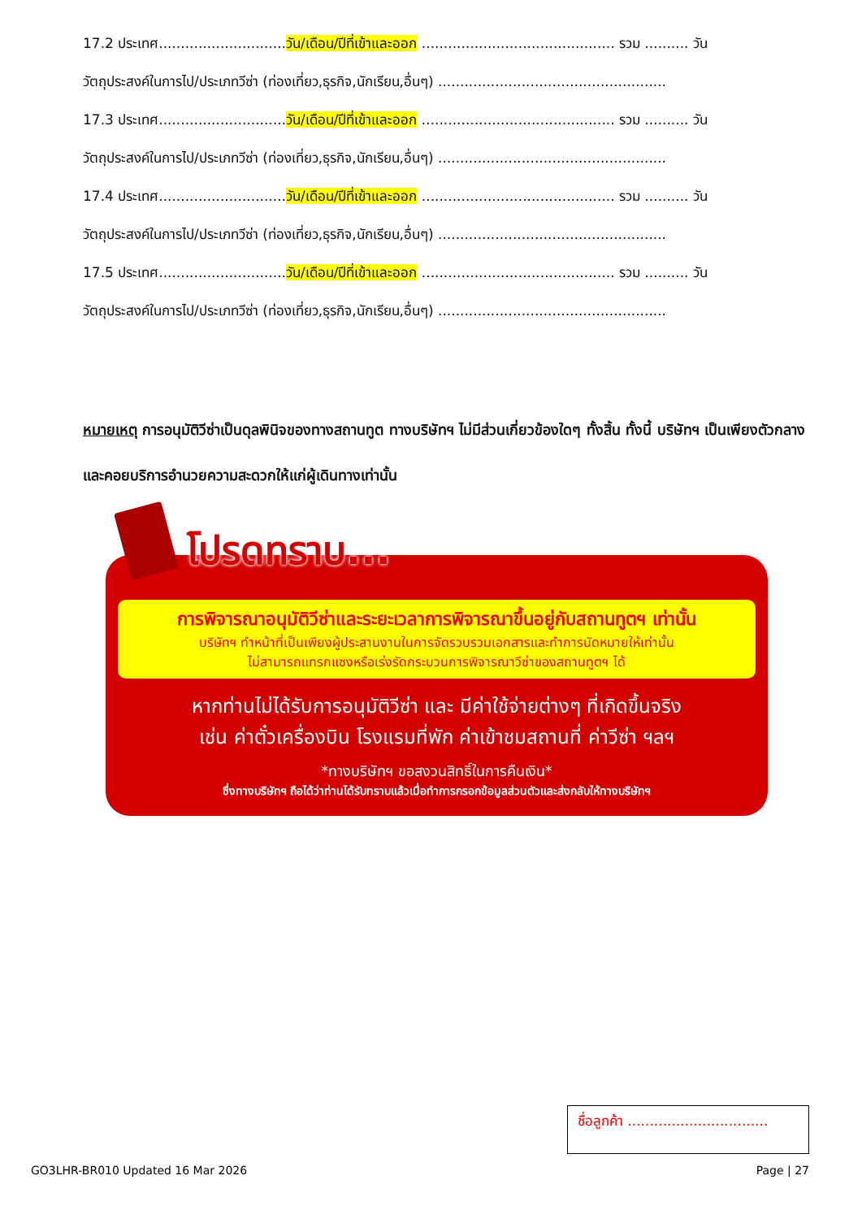17.2 ประเทศ.............................วัน/เดือน/ปีที่เข้าและออก ............................................ รวม .......... วัน
วัตถุประสงค์ในการไป/ประเภทวีซ่า (ท่องเที่ยว,ธุรกิจ,นักเรียน,อื่นๆ) ....................................................
17.3 ประเทศ.............................วัน/เดือน/ปีที่เข้าและออก ............................................ รวม .......... วัน
วัตถุประสงค์ในการไป/ประเภทวีซ่า (ท่องเที่ยว,ธุรกิจ,นักเรียน,อื่นๆ) ....................................................
17.4 ประเทศ.............................วัน/เดือน/ปีที่เข้าและออก ............................................ รวม .......... วัน
วัตถุประสงค์ในการไป/ประเภทวีซ่า (ท่องเที่ยว,ธุรกิจ,นักเรียน,อื่นๆ) ....................................................
17.5 ประเทศ.............................วัน/เดือน/ปีที่เข้าและออก ............................................ รวม .......... วัน
วัตถุประสงค์ในการไป/ประเภทวีซ่า (ท่องเที่ยว,ธุรกิจ,นักเรียน,อื่นๆ) ....................................................
หมายเหตุ การอนุมัติวีซ่าเป็นดุลพินิจของทางสถานทูต ทางบริษัทฯ ไม่มีส่วนเกี่ยวข้องใดๆ ทั้งสิ้น ทั้งนี้ บริษัทฯ เป็นเพียงตัวกลางและคอยบริการอำนวยความสะดวกให้แก่ผู้เดินทางเท่านั้น
โปรดทราบ...
การพิจารณาอนุมัติวีซ่าและระยะเวลาการพิจารณาขึ้นอยู่กับสถานทูตฯ เท่านั้น
บริษัทฯ ทำหน้าที่เป็นเพียงผู้ประสานงานในการจัดรวบรวมเอกสารและทำการนัดหมายให้เท่านั้น
ไม่สามารถแทรกแซงหรือเร่งรัดกระบวนการพิจารณาวีซ่าของสถานทูตฯ ได้
หากท่านไม่ได้รับการอนุมัติวีซ่า และ มีค่าใช้จ่ายต่างๆ ที่เกิดขึ้นจริง
เช่น ค่าตั๋วเครื่องบิน โรงแรมที่พัก ค่าเข้าชมสถานที่ ค่าวีซ่า ฯลฯ
*ทางบริษัทฯ ขอสงวนสิทธิ์ในการคืนเงิน*
ซึ่งทางบริษัทฯ ถือได้ว่าท่านได้รับทราบแล้วเมื่อทำการกรอกข้อมูลส่วนตัวและส่งกลับให้ทางบริษัทฯ
ชื่อลูกค้า ................................
GO3LHR-BR010 Updated 16 Mar 2026 Page | 27